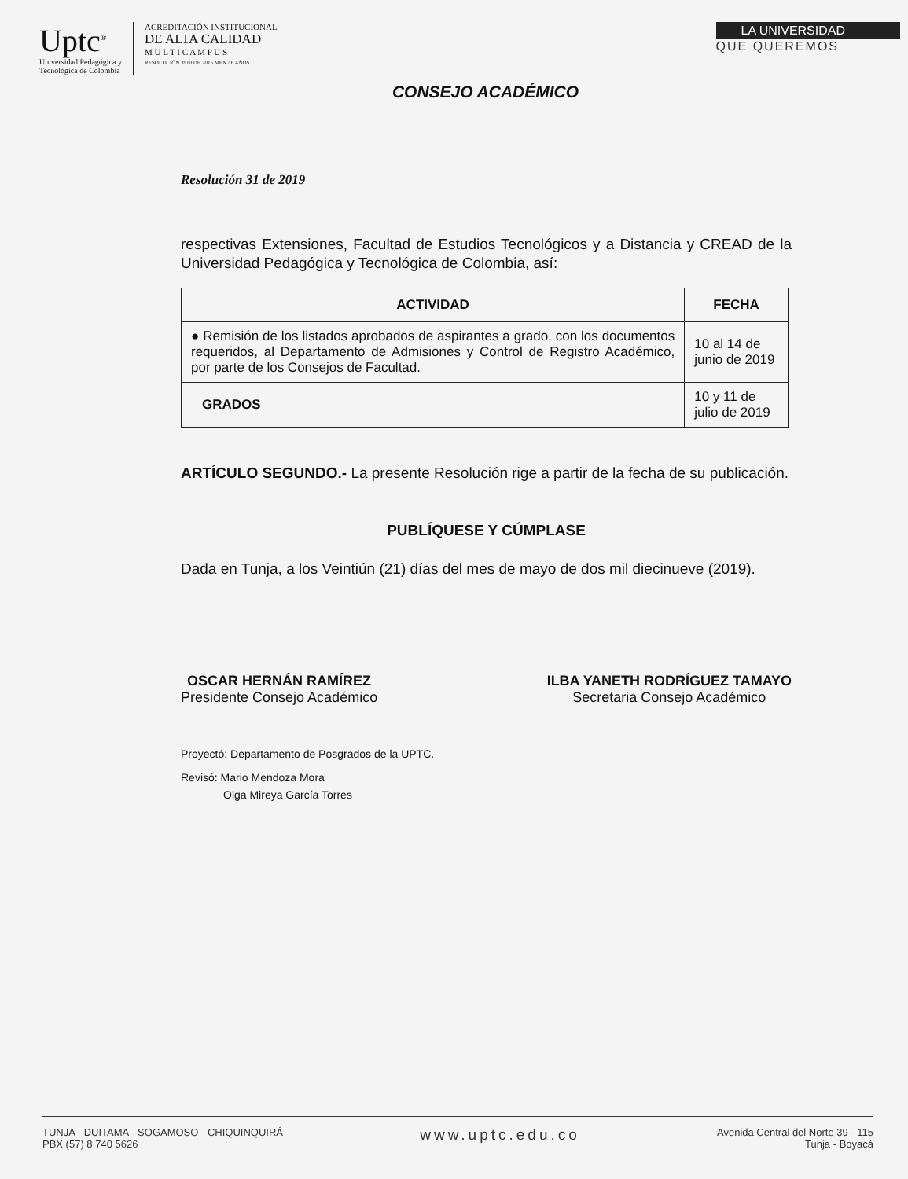Uptc<sup>®</sup>
Universidad Pedagógica y
Tecnológica de Colombia
ACREDITACIÓN INSTITUCIONAL
DE ALTA CALIDAD
M U L T I C A M P U S
RESOLUCIÓN 3910 DE 2015 MEN / 6 AÑOS
LA UNIVERSIDAD
QUE QUEREMOS
CONSEJO ACADÉMICO
Resolución 31 de 2019
respectivas Extensiones, Facultad de Estudios Tecnológicos y a Distancia y CREAD de la Universidad Pedagógica y Tecnológica de Colombia, así:
| ACTIVIDAD | FECHA |
| --- | --- |
| ● Remisión de los listados aprobados de aspirantes a grado, con los documentos requeridos, al Departamento de Admisiones y Control de Registro Académico, por parte de los Consejos de Facultad. | 10 al 14 de junio de 2019 |
| GRADOS | 10 y 11 de julio de 2019 |
ARTÍCULO SEGUNDO.- La presente Resolución rige a partir de la fecha de su publicación.
PUBLÍQUESE Y CÚMPLASE
Dada en Tunja, a los Veintiún (21) días del mes de mayo de dos mil diecinueve (2019).
OSCAR HERNÁN RAMÍREZ
Presidente Consejo Académico
ILBA YANETH RODRÍGUEZ TAMAYO
Secretaria Consejo Académico
Proyectó: Departamento de Posgrados de la UPTC.
Revisó: Mario Mendoza Mora
Olga Mireya García Torres
TUNJA - DUITAMA - SOGAMOSO - CHIQUINQUIRÁ
PBX (57) 8 740 5626
www.uptc.edu.co
Avenida Central del Norte 39 - 115
Tunja - Boyacá